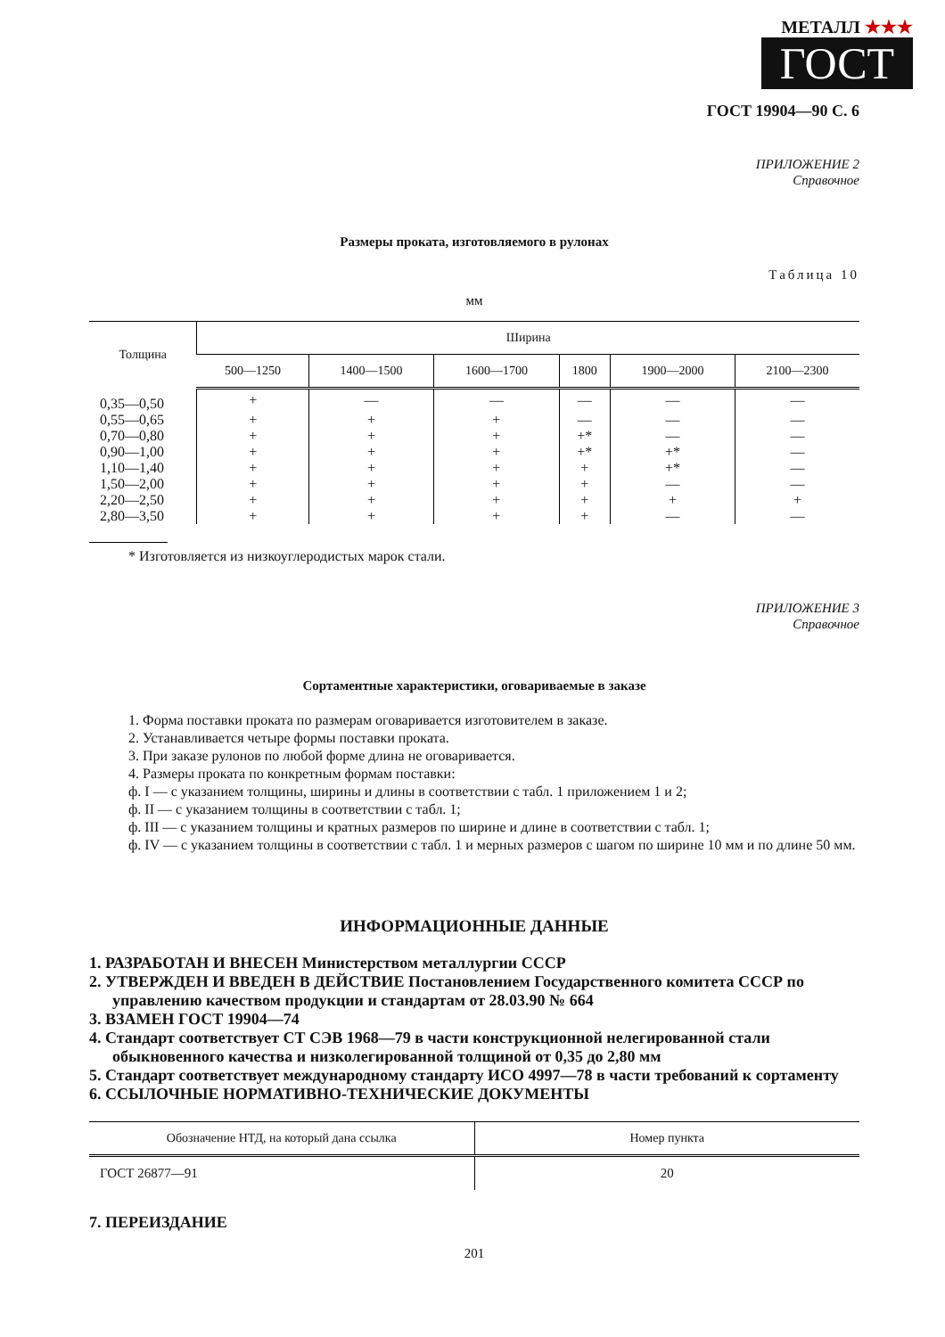МЕТАЛЛ ★★★
ГОСТ
ГОСТ 19904—90 С. 6
ПРИЛОЖЕНИЕ 2
Справочное
Размеры проката, изготовляемого в рулонах
Таблица 10
мм
| Толщина | Ширина | | | | | |
| --- | --- | --- | --- | --- | --- | --- |
| | 500—1250 | 1400—1500 | 1600—1700 | 1800 | 1900—2000 | 2100—2300 |
| 0,35—0,50 | + | — | — | — | — | — |
| 0,55—0,65 | + | + | + | — | — | — |
| 0,70—0,80 | + | + | + | +* | — | — |
| 0,90—1,00 | + | + | + | +* | +* | — |
| 1,10—1,40 | + | + | + | + | +* | — |
| 1,50—2,00 | + | + | + | + | — | — |
| 2,20—2,50 | + | + | + | + | + | + |
| 2,80—3,50 | + | + | + | + | — | — |
* Изготовляется из низкоуглеродистых марок стали.
ПРИЛОЖЕНИЕ 3
Справочное
Сортаментные характеристики, оговариваемые в заказе
1. Форма поставки проката по размерам оговаривается изготовителем в заказе.
2. Устанавливается четыре формы поставки проката.
3. При заказе рулонов по любой форме длина не оговаривается.
4. Размеры проката по конкретным формам поставки:
ф. I — с указанием толщины, ширины и длины в соответствии с табл. 1 приложением 1 и 2;
ф. II — с указанием толщины в соответствии с табл. 1;
ф. III — с указанием толщины и кратных размеров по ширине и длине в соответствии с табл. 1;
ф. IV — с указанием толщины в соответствии с табл. 1 и мерных размеров с шагом по ширине 10 мм и по длине 50 мм.
ИНФОРМАЦИОННЫЕ ДАННЫЕ
1. РАЗРАБОТАН И ВНЕСЕН Министерством металлургии СССР
2. УТВЕРЖДЕН И ВВЕДЕН В ДЕЙСТВИЕ Постановлением Государственного комитета СССР по управлению качеством продукции и стандартам от 28.03.90 № 664
3. ВЗАМЕН ГОСТ 19904—74
4. Стандарт соответствует СТ СЭВ 1968—79 в части конструкционной нелегированной стали обыкновенного качества и низколегированной толщиной от 0,35 до 2,80 мм
5. Стандарт соответствует международному стандарту ИСО 4997—78 в части требований к сортаменту
6. ССЫЛОЧНЫЕ НОРМАТИВНО-ТЕХНИЧЕСКИЕ ДОКУМЕНТЫ
| Обозначение НТД, на который дана ссылка | Номер пункта |
| --- | --- |
| ГОСТ 26877—91 | 20 |
7. ПЕРЕИЗДАНИЕ
201